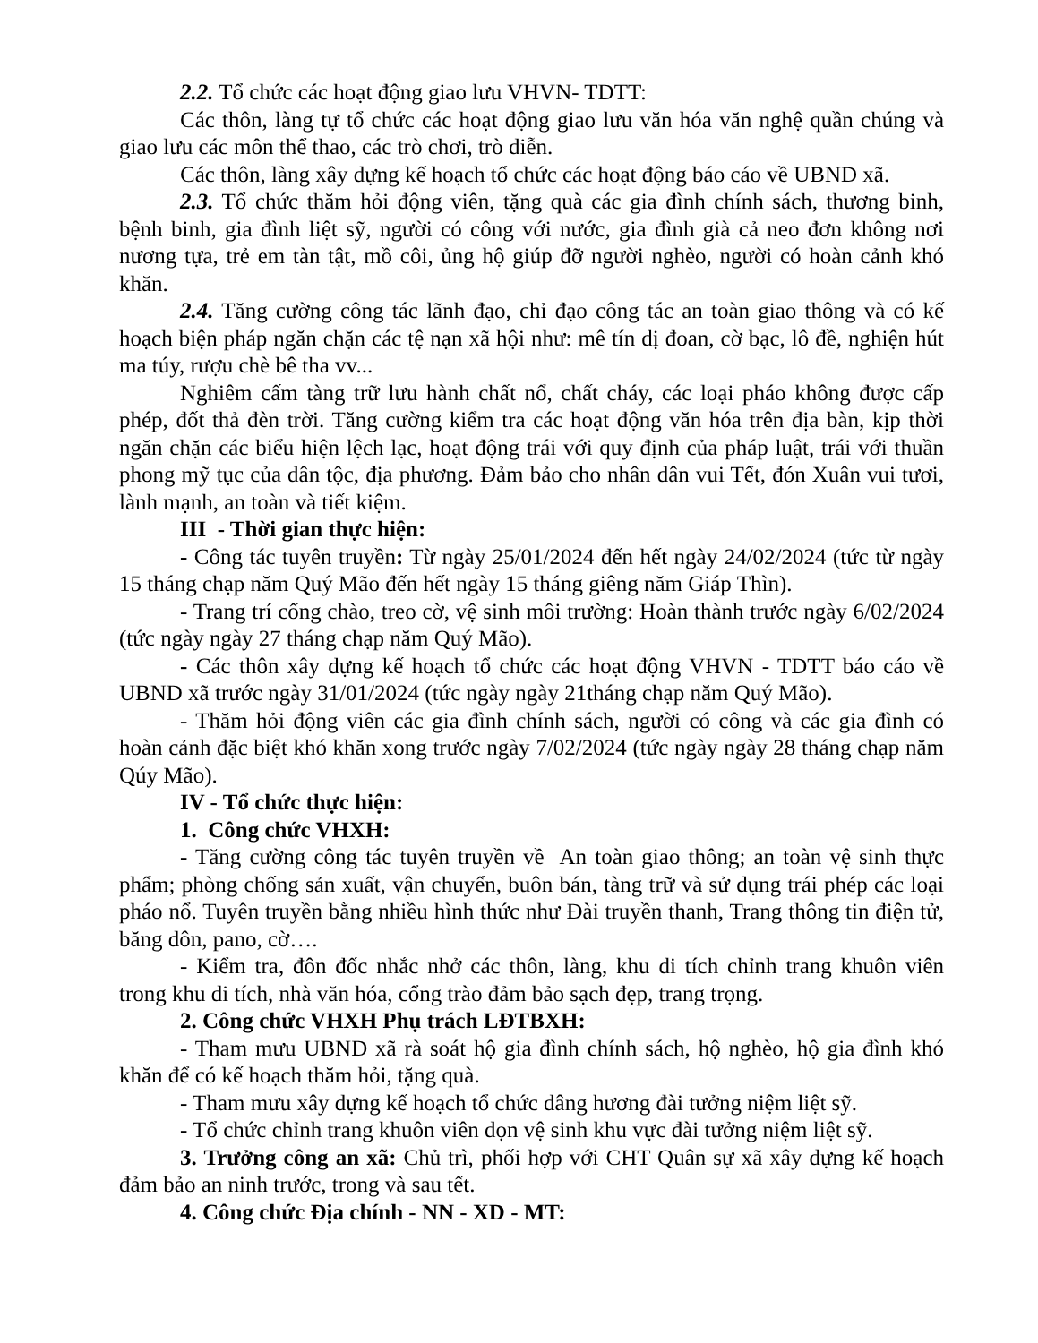2.2. Tổ chức các hoạt động giao lưu VHVN- TDTT:
Các thôn, làng tự tổ chức các hoạt động giao lưu văn hóa văn nghệ quần chúng và giao lưu các môn thể thao, các trò chơi, trò diễn.
Các thôn, làng xây dựng kế hoạch tổ chức các hoạt động báo cáo về UBND xã.
2.3. Tổ chức thăm hỏi động viên, tặng quà các gia đình chính sách, thương binh, bệnh binh, gia đình liệt sỹ, người có công với nước, gia đình già cả neo đơn không nơi nương tựa, trẻ em tàn tật, mồ côi, ủng hộ giúp đỡ người nghèo, người có hoàn cảnh khó khăn.
2.4. Tăng cường công tác lãnh đạo, chỉ đạo công tác an toàn giao thông và có kế hoạch biện pháp ngăn chặn các tệ nạn xã hội như: mê tín dị đoan, cờ bạc, lô đề, nghiện hút ma túy, rượu chè bê tha vv...
Nghiêm cấm tàng trữ lưu hành chất nổ, chất cháy, các loại pháo không được cấp phép, đốt thả đèn trời. Tăng cường kiểm tra các hoạt động văn hóa trên địa bàn, kịp thời ngăn chặn các biểu hiện lệch lạc, hoạt động trái với quy định của pháp luật, trái với thuần phong mỹ tục của dân tộc, địa phương. Đảm bảo cho nhân dân vui Tết, đón Xuân vui tươi, lành mạnh, an toàn và tiết kiệm.
III - Thời gian thực hiện:
- Công tác tuyên truyền: Từ ngày 25/01/2024 đến hết ngày 24/02/2024 (tức từ ngày 15 tháng chạp năm Quý Mão đến hết ngày 15 tháng giêng năm Giáp Thìn).
- Trang trí cổng chào, treo cờ, vệ sinh môi trường: Hoàn thành trước ngày 6/02/2024 (tức ngày ngày 27 tháng chạp năm Quý Mão).
- Các thôn xây dựng kế hoạch tổ chức các hoạt động VHVN - TDTT báo cáo về UBND xã trước ngày 31/01/2024 (tức ngày ngày 21tháng chạp năm Quý Mão).
- Thăm hỏi động viên các gia đình chính sách, người có công và các gia đình có hoàn cảnh đặc biệt khó khăn xong trước ngày 7/02/2024 (tức ngày ngày 28 tháng chạp năm Qúy Mão).
IV - Tổ chức thực hiện:
1. Công chức VHXH:
- Tăng cường công tác tuyên truyền về An toàn giao thông; an toàn vệ sinh thực phẩm; phòng chống sản xuất, vận chuyển, buôn bán, tàng trữ và sử dụng trái phép các loại pháo nổ. Tuyên truyền bằng nhiều hình thức như Đài truyền thanh, Trang thông tin điện tử, băng dôn, pano, cờ….
- Kiểm tra, đôn đốc nhắc nhở các thôn, làng, khu di tích chỉnh trang khuôn viên trong khu di tích, nhà văn hóa, cổng trào đảm bảo sạch đẹp, trang trọng.
2. Công chức VHXH Phụ trách LĐTBXH:
- Tham mưu UBND xã rà soát hộ gia đình chính sách, hộ nghèo, hộ gia đình khó khăn để có kế hoạch thăm hỏi, tặng quà.
- Tham mưu xây dựng kế hoạch tổ chức dâng hương đài tưởng niệm liệt sỹ.
- Tổ chức chỉnh trang khuôn viên dọn vệ sinh khu vực đài tưởng niệm liệt sỹ.
3. Trưởng công an xã: Chủ trì, phối hợp với CHT Quân sự xã xây dựng kế hoạch đảm bảo an ninh trước, trong và sau tết.
4. Công chức Địa chính - NN - XD - MT: